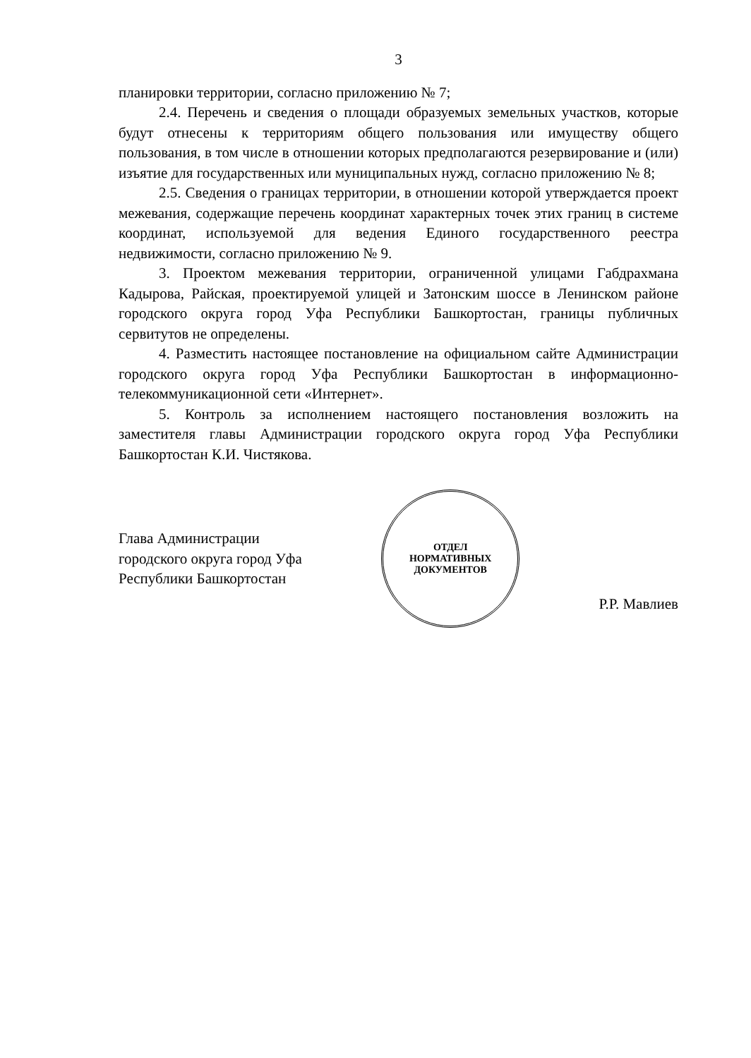3
планировки территории, согласно приложению № 7;
2.4. Перечень и сведения о площади образуемых земельных участков, которые будут отнесены к территориям общего пользования или имуществу общего пользования, в том числе в отношении которых предполагаются резервирование и (или) изъятие для государственных или муниципальных нужд, согласно приложению № 8;
2.5. Сведения о границах территории, в отношении которой утверждается проект межевания, содержащие перечень координат характерных точек этих границ в системе координат, используемой для ведения Единого государственного реестра недвижимости, согласно приложению № 9.
3. Проектом межевания территории, ограниченной улицами Габдрахмана Кадырова, Райская, проектируемой улицей и Затонским шоссе в Ленинском районе городского округа город Уфа Республики Башкортостан, границы публичных сервитутов не определены.
4. Разместить настоящее постановление на официальном сайте Администрации городского округа город Уфа Республики Башкортостан в информационно-телекоммуникационной сети «Интернет».
5. Контроль за исполнением настоящего постановления возложить на заместителя главы Администрации городского округа город Уфа Республики Башкортостан К.И. Чистякова.
Глава Администрации
городского округа город Уфа
Республики Башкортостан
ОТДЕЛ
НОРМАТИВНЫХ
ДОКУМЕНТОВ
Р.Р. Мавлиев